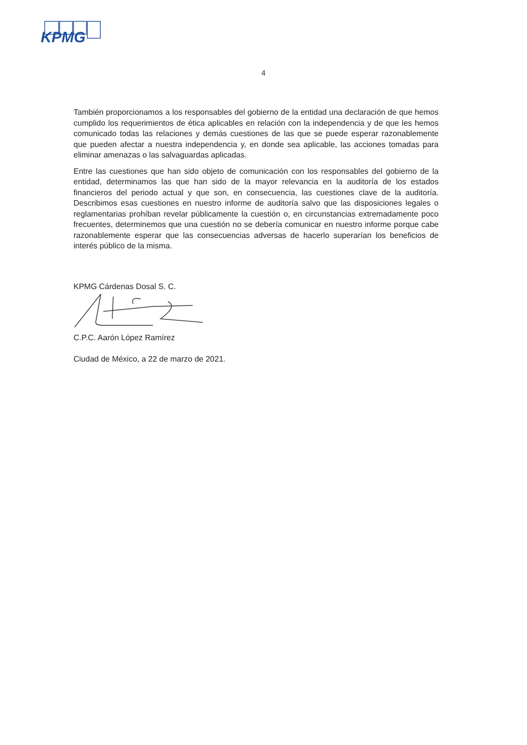KPMG
4
También proporcionamos a los responsables del gobierno de la entidad una declaración de que hemos cumplido los requerimientos de ética aplicables en relación con la independencia y de que les hemos comunicado todas las relaciones y demás cuestiones de las que se puede esperar razonablemente que pueden afectar a nuestra independencia y, en donde sea aplicable, las acciones tomadas para eliminar amenazas o las salvaguardas aplicadas.
Entre las cuestiones que han sido objeto de comunicación con los responsables del gobierno de la entidad, determinamos las que han sido de la mayor relevancia en la auditoría de los estados financieros del periodo actual y que son, en consecuencia, las cuestiones clave de la auditoría. Describimos esas cuestiones en nuestro informe de auditoría salvo que las disposiciones legales o reglamentarias prohíban revelar públicamente la cuestión o, en circunstancias extremadamente poco frecuentes, determinemos que una cuestión no se debería comunicar en nuestro informe porque cabe razonablemente esperar que las consecuencias adversas de hacerlo superarían los beneficios de interés público de la misma.
KPMG Cárdenas Dosal S. C.
C.P.C. Aarón López Ramírez
Ciudad de México, a 22 de marzo de 2021.